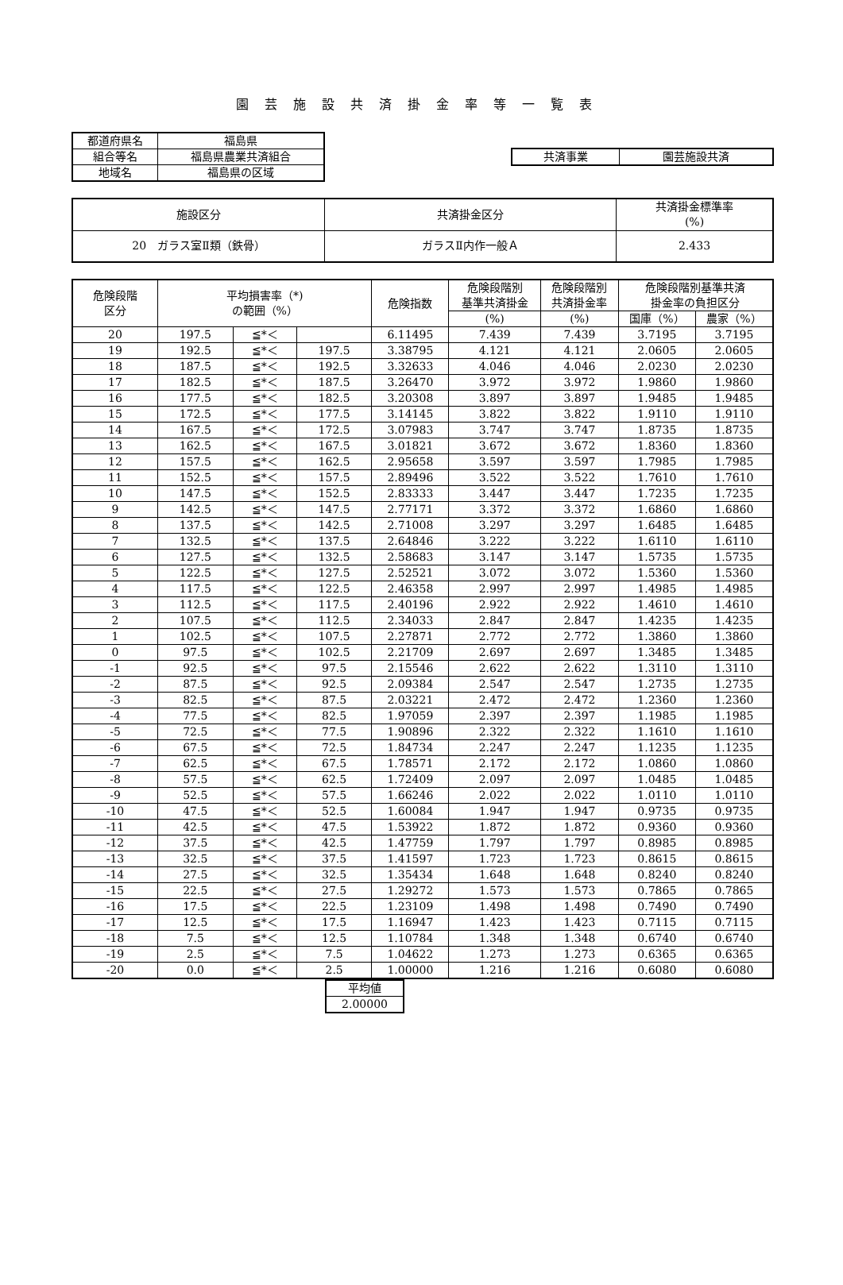園芸施設共済掛金率等一覧表
| 都道府県名 | 福島県 |
| 組合等名 | 福島県農業共済組合 |
| 地域名 | 福島県の区域 |
| 共済事業 | 園芸施設共済 |
| 施設区分 | 共済掛金区分 | 共済掛金標準率 (%) |
| 20 ガラス室Ⅱ類（鉄骨） | ガラスⅡ内作一般Ａ | 2.433 |
| 危険段階 区分 | 平均損害率（*) の範囲（%） | | | 危険指数 | 危険段階別 基準共済掛金 | 危険段階別 共済掛金率 | 危険段階別基準共済 掛金率の負担区分 | |
| --- | --- | --- | --- | --- | --- | --- | --- | --- |
| | | | | | (%) | (%) | 国庫（%） | 農家（%） |
| 20 | 197.5 | ≦*＜ | | 6.11495 | 7.439 | 7.439 | 3.7195 | 3.7195 |
| 19 | 192.5 | ≦*＜ | 197.5 | 3.38795 | 4.121 | 4.121 | 2.0605 | 2.0605 |
| 18 | 187.5 | ≦*＜ | 192.5 | 3.32633 | 4.046 | 4.046 | 2.0230 | 2.0230 |
| 17 | 182.5 | ≦*＜ | 187.5 | 3.26470 | 3.972 | 3.972 | 1.9860 | 1.9860 |
| 16 | 177.5 | ≦*＜ | 182.5 | 3.20308 | 3.897 | 3.897 | 1.9485 | 1.9485 |
| 15 | 172.5 | ≦*＜ | 177.5 | 3.14145 | 3.822 | 3.822 | 1.9110 | 1.9110 |
| 14 | 167.5 | ≦*＜ | 172.5 | 3.07983 | 3.747 | 3.747 | 1.8735 | 1.8735 |
| 13 | 162.5 | ≦*＜ | 167.5 | 3.01821 | 3.672 | 3.672 | 1.8360 | 1.8360 |
| 12 | 157.5 | ≦*＜ | 162.5 | 2.95658 | 3.597 | 3.597 | 1.7985 | 1.7985 |
| 11 | 152.5 | ≦*＜ | 157.5 | 2.89496 | 3.522 | 3.522 | 1.7610 | 1.7610 |
| 10 | 147.5 | ≦*＜ | 152.5 | 2.83333 | 3.447 | 3.447 | 1.7235 | 1.7235 |
| 9 | 142.5 | ≦*＜ | 147.5 | 2.77171 | 3.372 | 3.372 | 1.6860 | 1.6860 |
| 8 | 137.5 | ≦*＜ | 142.5 | 2.71008 | 3.297 | 3.297 | 1.6485 | 1.6485 |
| 7 | 132.5 | ≦*＜ | 137.5 | 2.64846 | 3.222 | 3.222 | 1.6110 | 1.6110 |
| 6 | 127.5 | ≦*＜ | 132.5 | 2.58683 | 3.147 | 3.147 | 1.5735 | 1.5735 |
| 5 | 122.5 | ≦*＜ | 127.5 | 2.52521 | 3.072 | 3.072 | 1.5360 | 1.5360 |
| 4 | 117.5 | ≦*＜ | 122.5 | 2.46358 | 2.997 | 2.997 | 1.4985 | 1.4985 |
| 3 | 112.5 | ≦*＜ | 117.5 | 2.40196 | 2.922 | 2.922 | 1.4610 | 1.4610 |
| 2 | 107.5 | ≦*＜ | 112.5 | 2.34033 | 2.847 | 2.847 | 1.4235 | 1.4235 |
| 1 | 102.5 | ≦*＜ | 107.5 | 2.27871 | 2.772 | 2.772 | 1.3860 | 1.3860 |
| 0 | 97.5 | ≦*＜ | 102.5 | 2.21709 | 2.697 | 2.697 | 1.3485 | 1.3485 |
| -1 | 92.5 | ≦*＜ | 97.5 | 2.15546 | 2.622 | 2.622 | 1.3110 | 1.3110 |
| -2 | 87.5 | ≦*＜ | 92.5 | 2.09384 | 2.547 | 2.547 | 1.2735 | 1.2735 |
| -3 | 82.5 | ≦*＜ | 87.5 | 2.03221 | 2.472 | 2.472 | 1.2360 | 1.2360 |
| -4 | 77.5 | ≦*＜ | 82.5 | 1.97059 | 2.397 | 2.397 | 1.1985 | 1.1985 |
| -5 | 72.5 | ≦*＜ | 77.5 | 1.90896 | 2.322 | 2.322 | 1.1610 | 1.1610 |
| -6 | 67.5 | ≦*＜ | 72.5 | 1.84734 | 2.247 | 2.247 | 1.1235 | 1.1235 |
| -7 | 62.5 | ≦*＜ | 67.5 | 1.78571 | 2.172 | 2.172 | 1.0860 | 1.0860 |
| -8 | 57.5 | ≦*＜ | 62.5 | 1.72409 | 2.097 | 2.097 | 1.0485 | 1.0485 |
| -9 | 52.5 | ≦*＜ | 57.5 | 1.66246 | 2.022 | 2.022 | 1.0110 | 1.0110 |
| -10 | 47.5 | ≦*＜ | 52.5 | 1.60084 | 1.947 | 1.947 | 0.9735 | 0.9735 |
| -11 | 42.5 | ≦*＜ | 47.5 | 1.53922 | 1.872 | 1.872 | 0.9360 | 0.9360 |
| -12 | 37.5 | ≦*＜ | 42.5 | 1.47759 | 1.797 | 1.797 | 0.8985 | 0.8985 |
| -13 | 32.5 | ≦*＜ | 37.5 | 1.41597 | 1.723 | 1.723 | 0.8615 | 0.8615 |
| -14 | 27.5 | ≦*＜ | 32.5 | 1.35434 | 1.648 | 1.648 | 0.8240 | 0.8240 |
| -15 | 22.5 | ≦*＜ | 27.5 | 1.29272 | 1.573 | 1.573 | 0.7865 | 0.7865 |
| -16 | 17.5 | ≦*＜ | 22.5 | 1.23109 | 1.498 | 1.498 | 0.7490 | 0.7490 |
| -17 | 12.5 | ≦*＜ | 17.5 | 1.16947 | 1.423 | 1.423 | 0.7115 | 0.7115 |
| -18 | 7.5 | ≦*＜ | 12.5 | 1.10784 | 1.348 | 1.348 | 0.6740 | 0.6740 |
| -19 | 2.5 | ≦*＜ | 7.5 | 1.04622 | 1.273 | 1.273 | 0.6365 | 0.6365 |
| -20 | 0.0 | ≦*＜ | 2.5 | 1.00000 | 1.216 | 1.216 | 0.6080 | 0.6080 |
| 平均値 |
| 2.00000 |